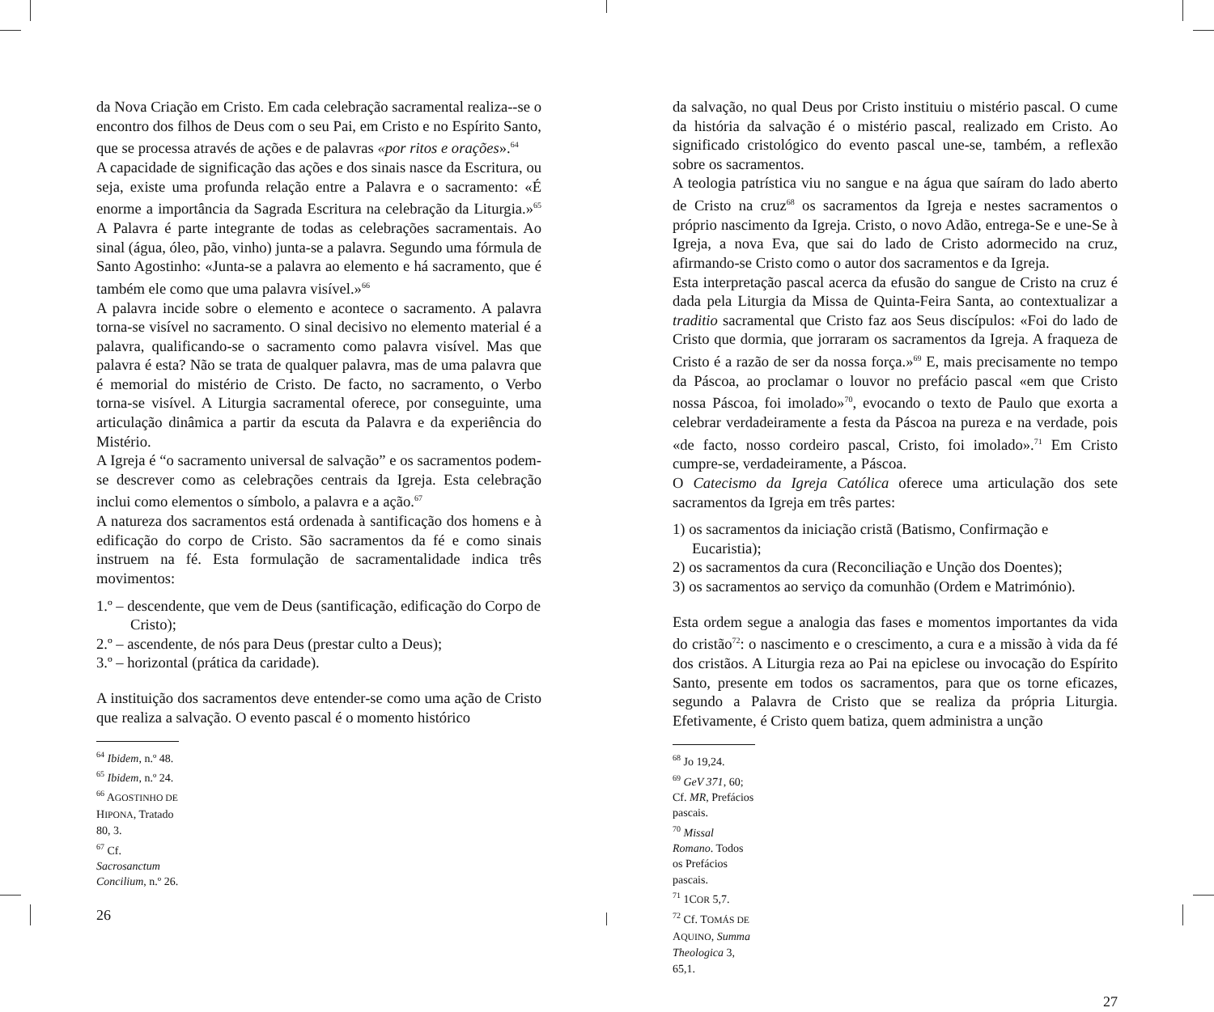da Nova Criação em Cristo. Em cada celebração sacramental realiza--se o encontro dos filhos de Deus com o seu Pai, em Cristo e no Espírito Santo, que se processa através de ações e de palavras «por ritos e orações».<sup>64</sup>
A capacidade de significação das ações e dos sinais nasce da Escritura, ou seja, existe uma profunda relação entre a Palavra e o sacramento: «É enorme a importância da Sagrada Escritura na celebração da Liturgia.»<sup>65</sup> A Palavra é parte integrante de todas as celebrações sacramentais. Ao sinal (água, óleo, pão, vinho) junta-se a palavra. Segundo uma fórmula de Santo Agostinho: «Junta-se a palavra ao elemento e há sacramento, que é também ele como que uma palavra visível.»<sup>66</sup>
A palavra incide sobre o elemento e acontece o sacramento. A palavra torna-se visível no sacramento. O sinal decisivo no elemento material é a palavra, qualificando-se o sacramento como palavra visível. Mas que palavra é esta? Não se trata de qualquer palavra, mas de uma palavra que é memorial do mistério de Cristo. De facto, no sacramento, o Verbo torna-se visível. A Liturgia sacramental oferece, por conseguinte, uma articulação dinâmica a partir da escuta da Palavra e da experiência do Mistério.
A Igreja é “o sacramento universal de salvação” e os sacramentos podem-se descrever como as celebrações centrais da Igreja. Esta celebração inclui como elementos o símbolo, a palavra e a ação.<sup>67</sup>
A natureza dos sacramentos está ordenada à santificação dos homens e à edificação do corpo de Cristo. São sacramentos da fé e como sinais instruem na fé. Esta formulação de sacramentalidade indica três movimentos:
1.º – descendente, que vem de Deus (santificação, edificação do Corpo de Cristo);
2.º – ascendente, de nós para Deus (prestar culto a Deus);
3.º – horizontal (prática da caridade).
A instituição dos sacramentos deve entender-se como uma ação de Cristo que realiza a salvação. O evento pascal é o momento histórico
<sup>64</sup> Ibidem, n.º 48.
<sup>65</sup> Ibidem, n.º 24.
<sup>66</sup> AGOSTINHO DE HIPONA, Tratado 80, 3.
<sup>67</sup> Cf. Sacrosanctum Concilium, n.º 26.
26
da salvação, no qual Deus por Cristo instituiu o mistério pascal. O cume da história da salvação é o mistério pascal, realizado em Cristo. Ao significado cristológico do evento pascal une-se, também, a reflexão sobre os sacramentos.
A teologia patrística viu no sangue e na água que saíram do lado aberto de Cristo na cruz<sup>68</sup> os sacramentos da Igreja e nestes sacramentos o próprio nascimento da Igreja. Cristo, o novo Adão, entrega-Se e une-Se à Igreja, a nova Eva, que sai do lado de Cristo adormecido na cruz, afirmando-se Cristo como o autor dos sacramentos e da Igreja.
Esta interpretação pascal acerca da efusão do sangue de Cristo na cruz é dada pela Liturgia da Missa de Quinta-Feira Santa, ao contextualizar a traditio sacramental que Cristo faz aos Seus discípulos: «Foi do lado de Cristo que dormia, que jorraram os sacramentos da Igreja. A fraqueza de Cristo é a razão de ser da nossa força.»<sup>69</sup> E, mais precisamente no tempo da Páscoa, ao proclamar o louvor no prefácio pascal «em que Cristo nossa Páscoa, foi imolado»<sup>70</sup>, evocando o texto de Paulo que exorta a celebrar verdadeiramente a festa da Páscoa na pureza e na verdade, pois «de facto, nosso cordeiro pascal, Cristo, foi imolado».<sup>71</sup> Em Cristo cumpre-se, verdadeiramente, a Páscoa.
O Catecismo da Igreja Católica oferece uma articulação dos sete sacramentos da Igreja em três partes:
1) os sacramentos da iniciação cristã (Batismo, Confirmação e Eucaristia);
2) os sacramentos da cura (Reconciliação e Unção dos Doentes);
3) os sacramentos ao serviço da comunhão (Ordem e Matrimónio).
Esta ordem segue a analogia das fases e momentos importantes da vida do cristão<sup>72</sup>: o nascimento e o crescimento, a cura e a missão à vida da fé dos cristãos. A Liturgia reza ao Pai na epiclese ou invocação do Espírito Santo, presente em todos os sacramentos, para que os torne eficazes, segundo a Palavra de Cristo que se realiza da própria Liturgia. Efetivamente, é Cristo quem batiza, quem administra a unção
<sup>68</sup> Jo 19,24.
<sup>69</sup> GeV 371, 60; Cf. MR, Prefácios pascais.
<sup>70</sup> Missal Romano. Todos os Prefácios pascais.
<sup>71</sup> 1COR 5,7.
<sup>72</sup> Cf. TOMÁS DE AQUINO, Summa Theologica 3, 65,1.
27